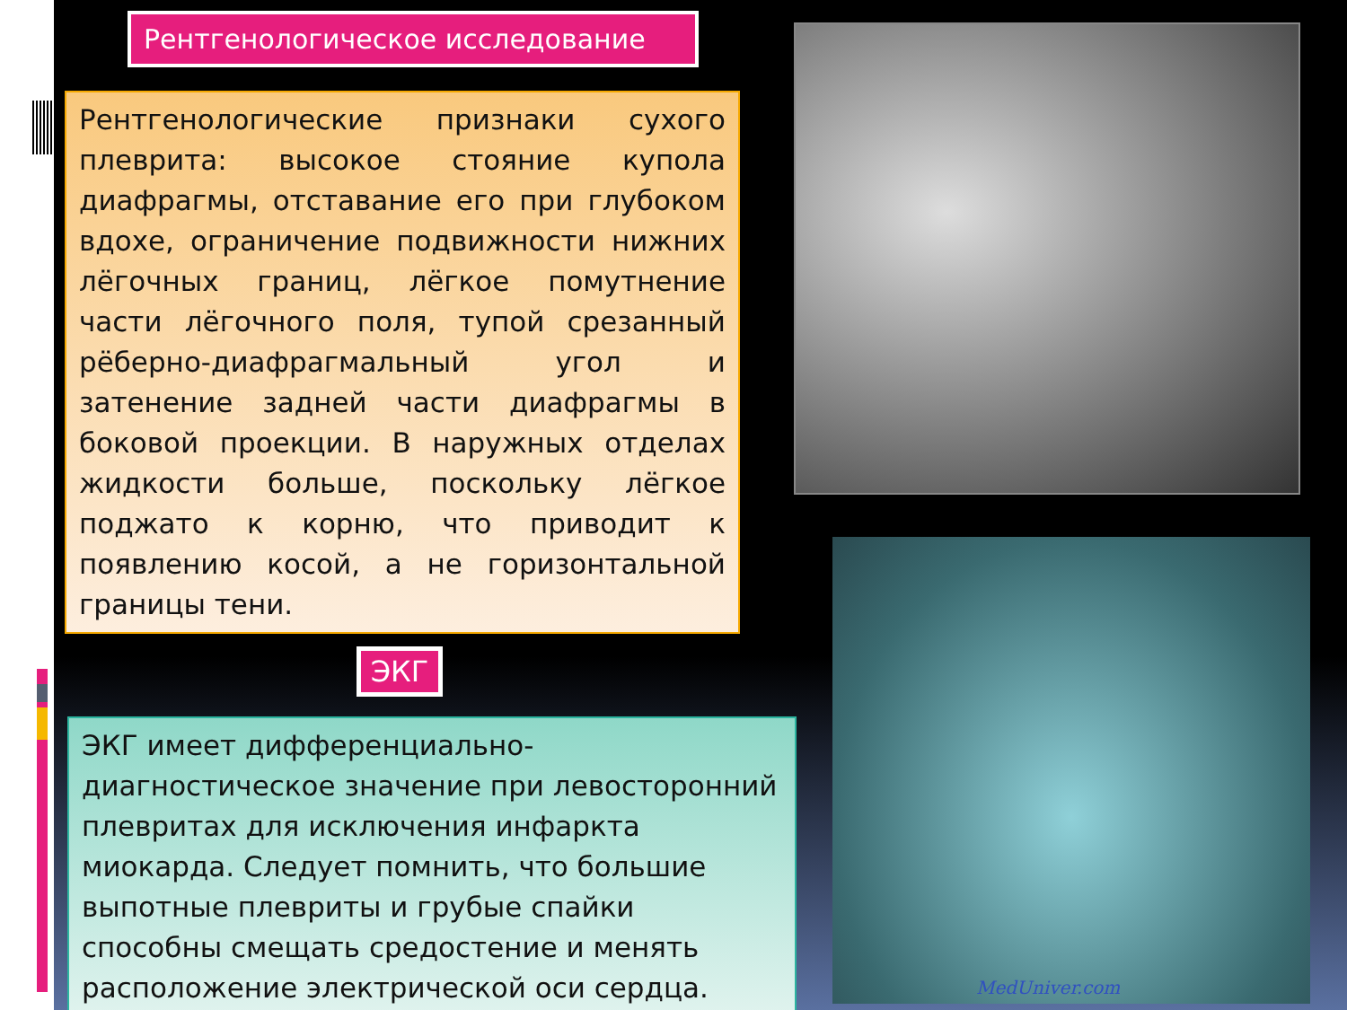Рентгенологическое исследование
Рентгенологические признаки сухого плеврита: высокое стояние купола диафрагмы, отставание его при глубоком вдохе, ограничение подвижности нижних лёгочных границ, лёгкое помутнение части лёгочного поля, тупой срезанный рёберно-диафрагмальный угол и затенение задней части диафрагмы в боковой проекции. В наружных отделах жидкости больше, поскольку лёгкое поджато к корню, что приводит к появлению косой, а не горизонтальной границы тени.
ЭКГ
ЭКГ имеет дифференциально-диагностическое значение при левосторонний плевритах для исключения инфаркта миокарда. Следует помнить, что большие выпотные плевриты и грубые спайки способны смещать средостение и менять расположение электрической оси сердца.
MedUniver.com